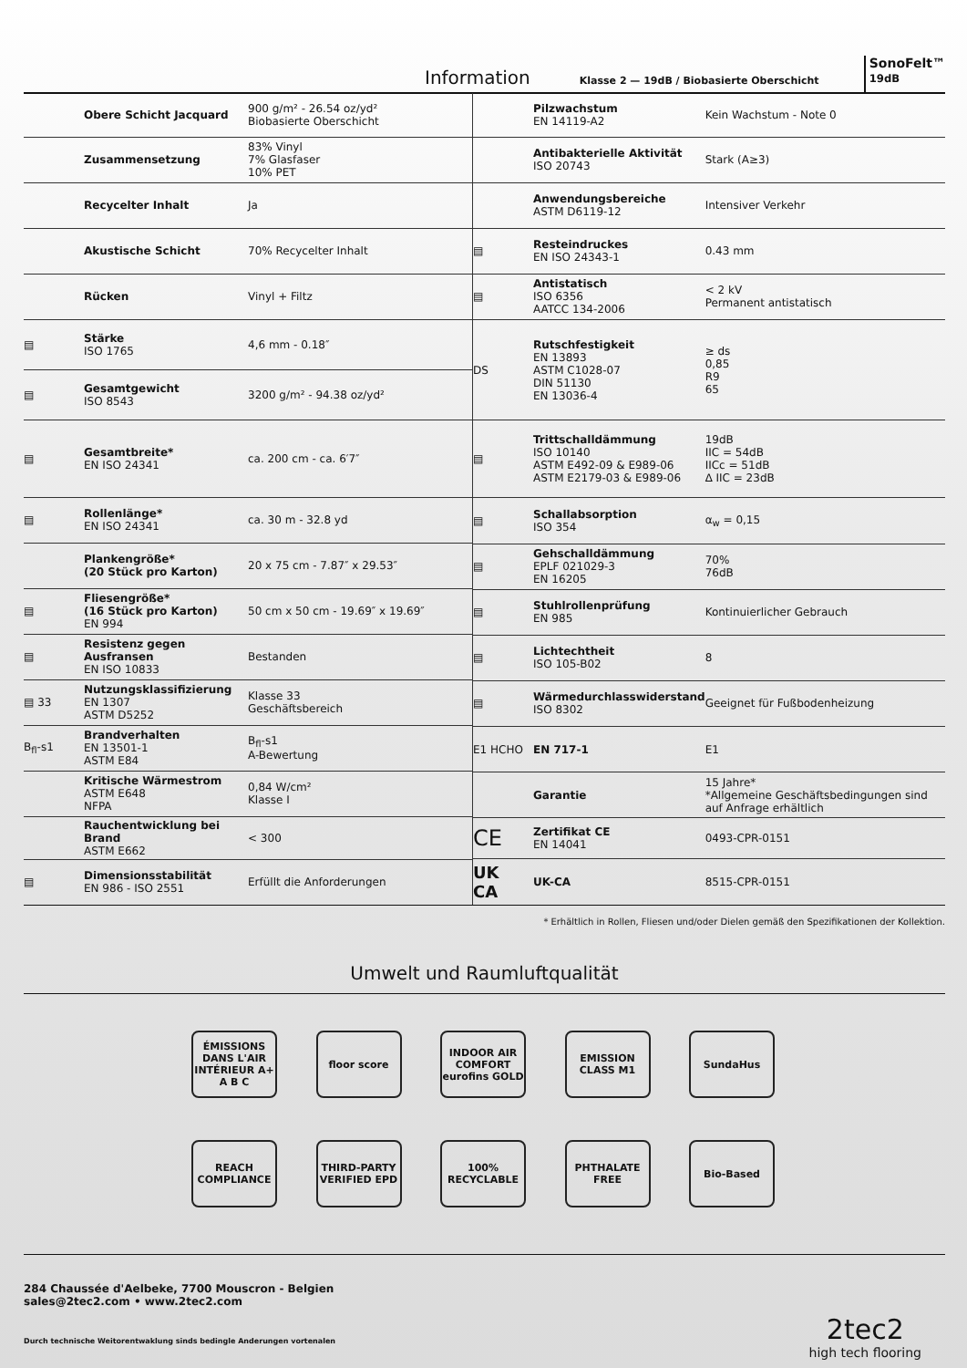Information
Klasse 2 — 19dB / Biobasierte Oberschicht SonoFelt™
19dB
| | Obere Schicht Jacquard | 900 g/m² - 26.54 oz/yd² Biobasierte Oberschicht |
| | Zusammensetzung | 83% Vinyl 7% Glasfaser 10% PET |
| | Recycelter Inhalt | Ja |
| | Akustische Schicht | 70% Recycelter Inhalt |
| | Rücken | Vinyl + Filtz |
| ▤ | Stärke ISO 1765 | 4,6 mm - 0.18″ |
| ▤ | Gesamtgewicht ISO 8543 | 3200 g/m² - 94.38 oz/yd² |
| ▤ | Gesamtbreite* EN ISO 24341 | ca. 200 cm - ca. 6′7″ |
| ▤ | Rollenlänge* EN ISO 24341 | ca. 30 m - 32.8 yd |
| | Plankengröße* (20 Stück pro Karton) | 20 x 75 cm - 7.87″ x 29.53″ |
| ▤ | Fliesengröße* (16 Stück pro Karton) EN 994 | 50 cm x 50 cm - 19.69″ x 19.69″ |
| ▤ | Resistenz gegen Ausfransen EN ISO 10833 | Bestanden |
| ▤ 33 | Nutzungsklassifizierung EN 1307 ASTM D5252 | Klasse 33 Geschäftsbereich |
| B<sub>fl</sub>-s1 | Brandverhalten EN 13501-1 ASTM E84 | B<sub>fl</sub>-s1 A-Bewertung |
| | Kritische Wärmestrom ASTM E648 NFPA | 0,84 W/cm² Klasse I |
| | Rauchentwicklung bei Brand ASTM E662 | < 300 |
| ▤ | Dimensionsstabilität EN 986 - ISO 2551 | Erfüllt die Anforderungen |
| | Pilzwachstum EN 14119-A2 | Kein Wachstum - Note 0 |
| | Antibakterielle Aktivität ISO 20743 | Stark (A≥3) |
| | Anwendungsbereiche ASTM D6119-12 | Intensiver Verkehr |
| ▤ | Resteindruckes EN ISO 24343-1 | 0.43 mm |
| ▤ | Antistatisch ISO 6356 AATCC 134-2006 | < 2 kV Permanent antistatisch |
| DS | Rutschfestigkeit EN 13893 ASTM C1028-07 DIN 51130 EN 13036-4 | ≥ ds 0,85 R9 65 |
| ▤ | Trittschalldämmung ISO 10140 ASTM E492-09 & E989-06 ASTM E2179-03 & E989-06 | 19dB IIC = 54dB IICc = 51dB ∆ IIC = 23dB |
| ▤ | Schallabsorption ISO 354 | α<sub>w</sub> = 0,15 |
| ▤ | Gehschalldämmung EPLF 021029-3 EN 16205 | 70% 76dB |
| ▤ | Stuhlrollenprüfung EN 985 | Kontinuierlicher Gebrauch |
| ▤ | Lichtechtheit ISO 105-B02 | 8 |
| ▤ | Wärmedurchlasswiderstand ISO 8302 | Geeignet für Fußbodenheizung |
| E1 HCHO | EN 717-1 | E1 |
| | Garantie | 15 Jahre* *Allgemeine Geschäftsbedingungen sind auf Anfrage erhältlich |
| CE | Zertifikat CE EN 14041 | 0493-CPR-0151 |
| UK CA | UK-CA | 8515-CPR-0151 |
* Erhältlich in Rollen, Fliesen und/oder Dielen gemäß den Spezifikationen der Kollektion.
Umwelt und Raumluftqualität
ÉMISSIONS DANS L'AIR INTÉRIEUR A+ A B C
floor score INDOOR AIR COMFORT eurofins GOLD
EMISSION CLASS M1
SundaHus
REACH COMPLIANCE
THIRD-PARTY VERIFIED EPD
100% RECYCLABLE
PHTHALATE FREE
Bio-Based
284 Chaussée d'Aelbeke, 7700 Mouscron - Belgien
sales@2tec2.com • www.2tec2.com
Durch technische Weitorentwaklung sinds bedingle Anderungen vortenalen
2tec2
high tech flooring